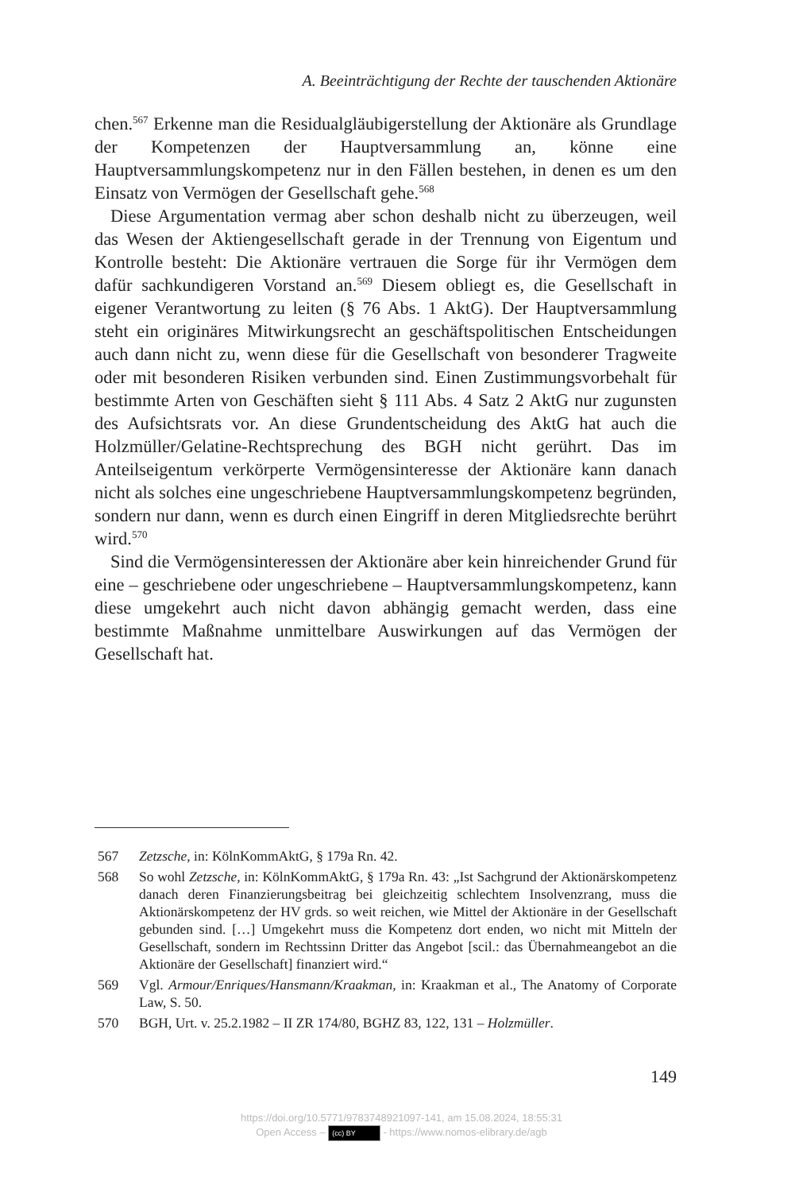A. Beeinträchtigung der Rechte der tauschenden Aktionäre
chen.<sup>567</sup> Erkenne man die Residualgläubigerstellung der Aktionäre als Grundlage der Kompetenzen der Hauptversammlung an, könne eine Hauptversammlungskompetenz nur in den Fällen bestehen, in denen es um den Einsatz von Vermögen der Gesellschaft gehe.<sup>568</sup>
Diese Argumentation vermag aber schon deshalb nicht zu überzeugen, weil das Wesen der Aktiengesellschaft gerade in der Trennung von Eigentum und Kontrolle besteht: Die Aktionäre vertrauen die Sorge für ihr Vermögen dem dafür sachkundigeren Vorstand an.<sup>569</sup> Diesem obliegt es, die Gesellschaft in eigener Verantwortung zu leiten (§ 76 Abs. 1 AktG). Der Hauptversammlung steht ein originäres Mitwirkungsrecht an geschäftspolitischen Entscheidungen auch dann nicht zu, wenn diese für die Gesellschaft von besonderer Tragweite oder mit besonderen Risiken verbunden sind. Einen Zustimmungsvorbehalt für bestimmte Arten von Geschäften sieht § 111 Abs. 4 Satz 2 AktG nur zugunsten des Aufsichtsrats vor. An diese Grundentscheidung des AktG hat auch die Holzmüller/Gelatine-Rechtsprechung des BGH nicht gerührt. Das im Anteilseigentum verkörperte Vermögensinteresse der Aktionäre kann danach nicht als solches eine ungeschriebene Hauptversammlungskompetenz begründen, sondern nur dann, wenn es durch einen Eingriff in deren Mitgliedsrechte berührt wird.<sup>570</sup>
Sind die Vermögensinteressen der Aktionäre aber kein hinreichender Grund für eine – geschriebene oder ungeschriebene – Hauptversammlungskompetenz, kann diese umgekehrt auch nicht davon abhängig gemacht werden, dass eine bestimmte Maßnahme unmittelbare Auswirkungen auf das Vermögen der Gesellschaft hat.
567 Zetzsche, in: KölnKommAktG, § 179a Rn. 42.
568 So wohl Zetzsche, in: KölnKommAktG, § 179a Rn. 43: „Ist Sachgrund der Aktionärskompetenz danach deren Finanzierungsbeitrag bei gleichzeitig schlechtem Insolvenzrang, muss die Aktionärskompetenz der HV grds. so weit reichen, wie Mittel der Aktionäre in der Gesellschaft gebunden sind. […] Umgekehrt muss die Kompetenz dort enden, wo nicht mit Mitteln der Gesellschaft, sondern im Rechtssinn Dritter das Angebot [scil.: das Übernahmeangebot an die Aktionäre der Gesellschaft] finanziert wird.“
569 Vgl. Armour/Enriques/Hansmann/Kraakman, in: Kraakman et al., The Anatomy of Corporate Law, S. 50.
570 BGH, Urt. v. 25.2.1982 – II ZR 174/80, BGHZ 83, 122, 131 – Holzmüller.
149
https://doi.org/10.5771/9783748921097-141, am 15.08.2024, 18:55:31
Open Access – (cc) BY - https://www.nomos-elibrary.de/agb